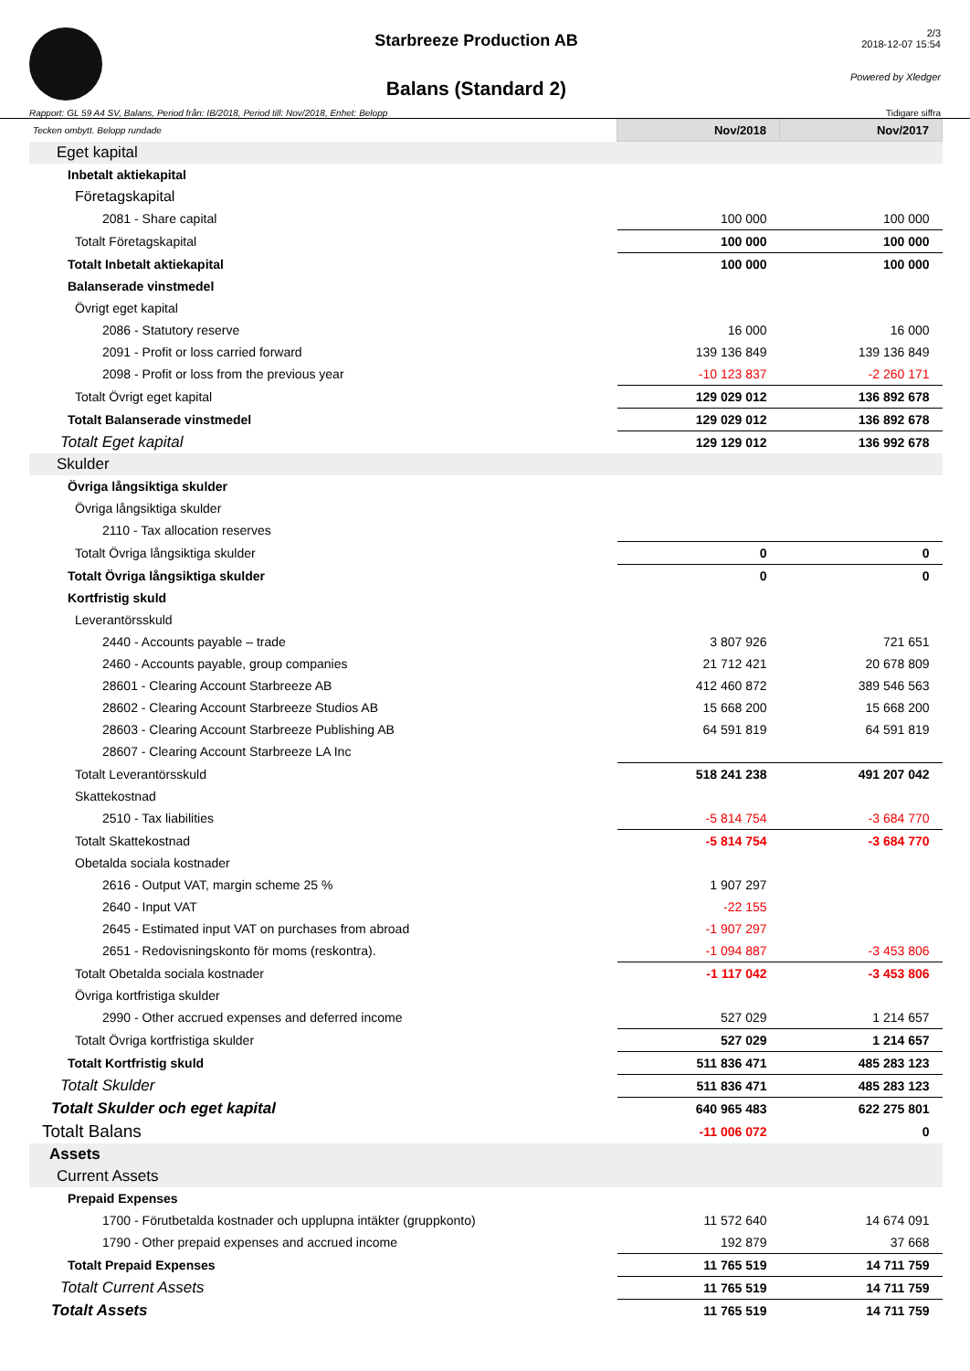Starbreeze Production AB
Balans (Standard 2)
2/3
2018-12-07 15:54
Powered by Xledger
Rapport: GL 59 A4 SV, Balans, Period från: IB/2018, Period till: Nov/2018, Enhet: Belopp Tidigare siffra
| Tecken ombytt. Belopp rundade | Nov/2018 | Nov/2017 |
| Eget kapital | | |
| Inbetalt aktiekapital | | |
| Företagskapital | | |
| 2081 - Share capital | 100 000 | 100 000 |
| Totalt Företagskapital | 100 000 | 100 000 |
| Totalt Inbetalt aktiekapital | 100 000 | 100 000 |
| Balanserade vinstmedel | | |
| Övrigt eget kapital | | |
| 2086 - Statutory reserve | 16 000 | 16 000 |
| 2091 - Profit or loss carried forward | 139 136 849 | 139 136 849 |
| 2098 - Profit or loss from the previous year | -10 123 837 | -2 260 171 |
| Totalt Övrigt eget kapital | 129 029 012 | 136 892 678 |
| Totalt Balanserade vinstmedel | 129 029 012 | 136 892 678 |
| Totalt Eget kapital | 129 129 012 | 136 992 678 |
| Skulder | | |
| Övriga långsiktiga skulder | | |
| Övriga långsiktiga skulder | | |
| 2110 - Tax allocation reserves | | |
| Totalt Övriga långsiktiga skulder | 0 | 0 |
| Totalt Övriga långsiktiga skulder | 0 | 0 |
| Kortfristig skuld | | |
| Leverantörsskuld | | |
| 2440 - Accounts payable – trade | 3 807 926 | 721 651 |
| 2460 - Accounts payable, group companies | 21 712 421 | 20 678 809 |
| 28601 - Clearing Account Starbreeze AB | 412 460 872 | 389 546 563 |
| 28602 - Clearing Account Starbreeze Studios AB | 15 668 200 | 15 668 200 |
| 28603 - Clearing Account Starbreeze Publishing AB | 64 591 819 | 64 591 819 |
| 28607 - Clearing Account Starbreeze LA Inc | | |
| Totalt Leverantörsskuld | 518 241 238 | 491 207 042 |
| Skattekostnad | | |
| 2510 - Tax liabilities | -5 814 754 | -3 684 770 |
| Totalt Skattekostnad | -5 814 754 | -3 684 770 |
| Obetalda sociala kostnader | | |
| 2616 - Output VAT, margin scheme 25 % | 1 907 297 | |
| 2640 - Input VAT | -22 155 | |
| 2645 - Estimated input VAT on purchases from abroad | -1 907 297 | |
| 2651 - Redovisningskonto för moms (reskontra). | -1 094 887 | -3 453 806 |
| Totalt Obetalda sociala kostnader | -1 117 042 | -3 453 806 |
| Övriga kortfristiga skulder | | |
| 2990 - Other accrued expenses and deferred income | 527 029 | 1 214 657 |
| Totalt Övriga kortfristiga skulder | 527 029 | 1 214 657 |
| Totalt Kortfristig skuld | 511 836 471 | 485 283 123 |
| Totalt Skulder | 511 836 471 | 485 283 123 |
| Totalt Skulder och eget kapital | 640 965 483 | 622 275 801 |
| Totalt Balans | -11 006 072 | 0 |
| Assets | | |
| Current Assets | | |
| Prepaid Expenses | | |
| 1700 - Förutbetalda kostnader och upplupna intäkter (gruppkonto) | 11 572 640 | 14 674 091 |
| 1790 - Other prepaid expenses and accrued income | 192 879 | 37 668 |
| Totalt Prepaid Expenses | 11 765 519 | 14 711 759 |
| Totalt Current Assets | 11 765 519 | 14 711 759 |
| Totalt Assets | 11 765 519 | 14 711 759 |